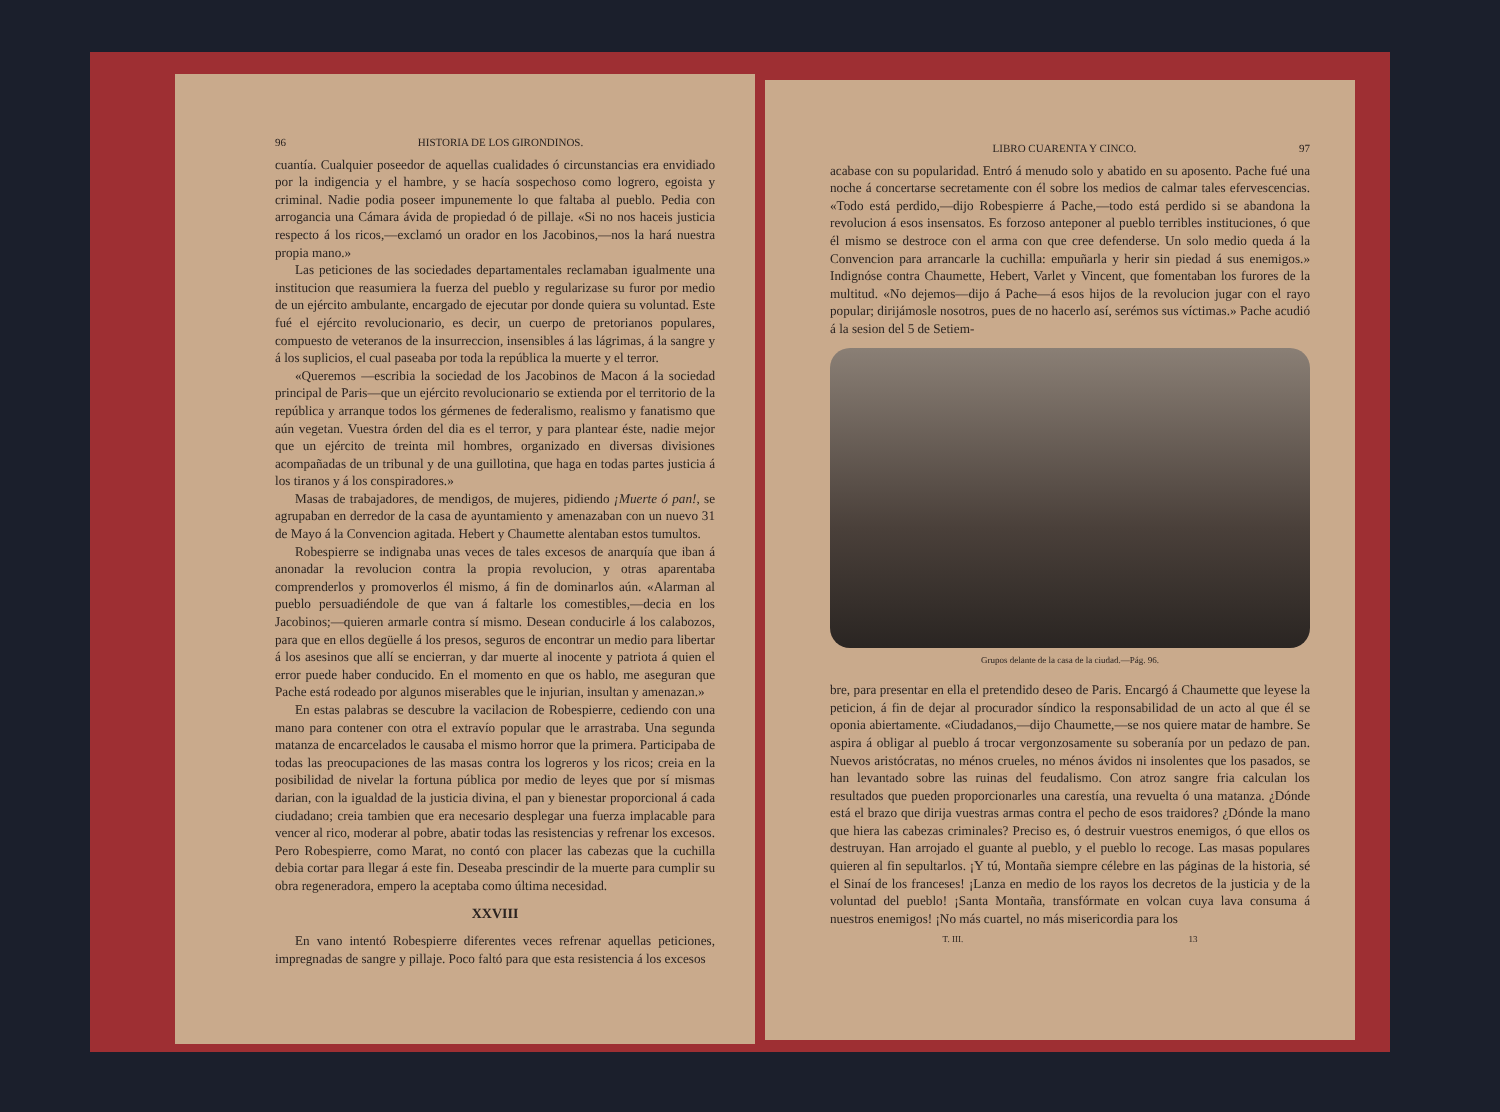96 HISTORIA DE LOS GIRONDINOS.
cuantía. Cualquier poseedor de aquellas cualidades ó circunstancias era envidiado por la indigencia y el hambre, y se hacía sospechoso como logrero, egoista y criminal. Nadie podia poseer impunemente lo que faltaba al pueblo. Pedia con arrogancia una Cámara ávida de propiedad ó de pillaje. «Si no nos haceis justicia respecto á los ricos,—exclamó un orador en los Jacobinos,—nos la hará nuestra propia mano.»
Las peticiones de las sociedades departamentales reclamaban igualmente una institucion que reasumiera la fuerza del pueblo y regularizase su furor por medio de un ejército ambulante, encargado de ejecutar por donde quiera su voluntad. Este fué el ejército revolucionario, es decir, un cuerpo de pretorianos populares, compuesto de veteranos de la insurreccion, insensibles á las lágrimas, á la sangre y á los suplicios, el cual paseaba por toda la república la muerte y el terror.
«Queremos —escribia la sociedad de los Jacobinos de Macon á la sociedad principal de Paris—que un ejército revolucionario se extienda por el territorio de la república y arranque todos los gérmenes de federalismo, realismo y fanatismo que aún vegetan. Vuestra órden del dia es el terror, y para plantear éste, nadie mejor que un ejército de treinta mil hombres, organizado en diversas divisiones acompañadas de un tribunal y de una guillotina, que haga en todas partes justicia á los tiranos y á los conspiradores.»
Masas de trabajadores, de mendigos, de mujeres, pidiendo ¡Muerte ó pan!, se agrupaban en derredor de la casa de ayuntamiento y amenazaban con un nuevo 31 de Mayo á la Convencion agitada. Hebert y Chaumette alentaban estos tumultos.
Robespierre se indignaba unas veces de tales excesos de anarquía que iban á anonadar la revolucion contra la propia revolucion, y otras aparentaba comprenderlos y promoverlos él mismo, á fin de dominarlos aún. «Alarman al pueblo persuadiéndole de que van á faltarle los comestibles,—decia en los Jacobinos;—quieren armarle contra sí mismo. Desean conducirle á los calabozos, para que en ellos degüelle á los presos, seguros de encontrar un medio para libertar á los asesinos que allí se encierran, y dar muerte al inocente y patriota á quien el error puede haber conducido. En el momento en que os hablo, me aseguran que Pache está rodeado por algunos miserables que le injurian, insultan y amenazan.»
En estas palabras se descubre la vacilacion de Robespierre, cediendo con una mano para contener con otra el extravío popular que le arrastraba. Una segunda matanza de encarcelados le causaba el mismo horror que la primera. Participaba de todas las preocupaciones de las masas contra los logreros y los ricos; creia en la posibilidad de nivelar la fortuna pública por medio de leyes que por sí mismas darian, con la igualdad de la justicia divina, el pan y bienestar proporcional á cada ciudadano; creia tambien que era necesario desplegar una fuerza implacable para vencer al rico, moderar al pobre, abatir todas las resistencias y refrenar los excesos. Pero Robespierre, como Marat, no contó con placer las cabezas que la cuchilla debia cortar para llegar á este fin. Deseaba prescindir de la muerte para cumplir su obra regeneradora, empero la aceptaba como última necesidad.
XXVIII
En vano intentó Robespierre diferentes veces refrenar aquellas peticiones, impregnadas de sangre y pillaje. Poco faltó para que esta resistencia á los excesos
LIBRO CUARENTA Y CINCO. 97
acabase con su popularidad. Entró á menudo solo y abatido en su aposento. Pache fué una noche á concertarse secretamente con él sobre los medios de calmar tales efervescencias. «Todo está perdido,—dijo Robespierre á Pache,—todo está perdido si se abandona la revolucion á esos insensatos. Es forzoso anteponer al pueblo terribles instituciones, ó que él mismo se destroce con el arma con que cree defenderse. Un solo medio queda á la Convencion para arrancarle la cuchilla: empuñarla y herir sin piedad á sus enemigos.» Indignóse contra Chaumette, Hebert, Varlet y Vincent, que fomentaban los furores de la multitud. «No dejemos—dijo á Pache—á esos hijos de la revolucion jugar con el rayo popular; dirijámosle nosotros, pues de no hacerlo así, serémos sus víctimas.» Pache acudió á la sesion del 5 de Setiem-
Grupos delante de la casa de la ciudad.—Pág. 96.
bre, para presentar en ella el pretendido deseo de Paris. Encargó á Chaumette que leyese la peticion, á fin de dejar al procurador síndico la responsabilidad de un acto al que él se oponia abiertamente. «Ciudadanos,—dijo Chaumette,—se nos quiere matar de hambre. Se aspira á obligar al pueblo á trocar vergonzosamente su soberanía por un pedazo de pan. Nuevos aristócratas, no ménos crueles, no ménos ávidos ni insolentes que los pasados, se han levantado sobre las ruinas del feudalismo. Con atroz sangre fria calculan los resultados que pueden proporcionarles una carestía, una revuelta ó una matanza. ¿Dónde está el brazo que dirija vuestras armas contra el pecho de esos traidores? ¿Dónde la mano que hiera las cabezas criminales? Preciso es, ó destruir vuestros enemigos, ó que ellos os destruyan. Han arrojado el guante al pueblo, y el pueblo lo recoge. Las masas populares quieren al fin sepultarlos. ¡Y tú, Montaña siempre célebre en las páginas de la historia, sé el Sinaí de los franceses! ¡Lanza en medio de los rayos los decretos de la justicia y de la voluntad del pueblo! ¡Santa Montaña, transfórmate en volcan cuya lava consuma á nuestros enemigos! ¡No más cuartel, no más misericordia para los
T. III. 13